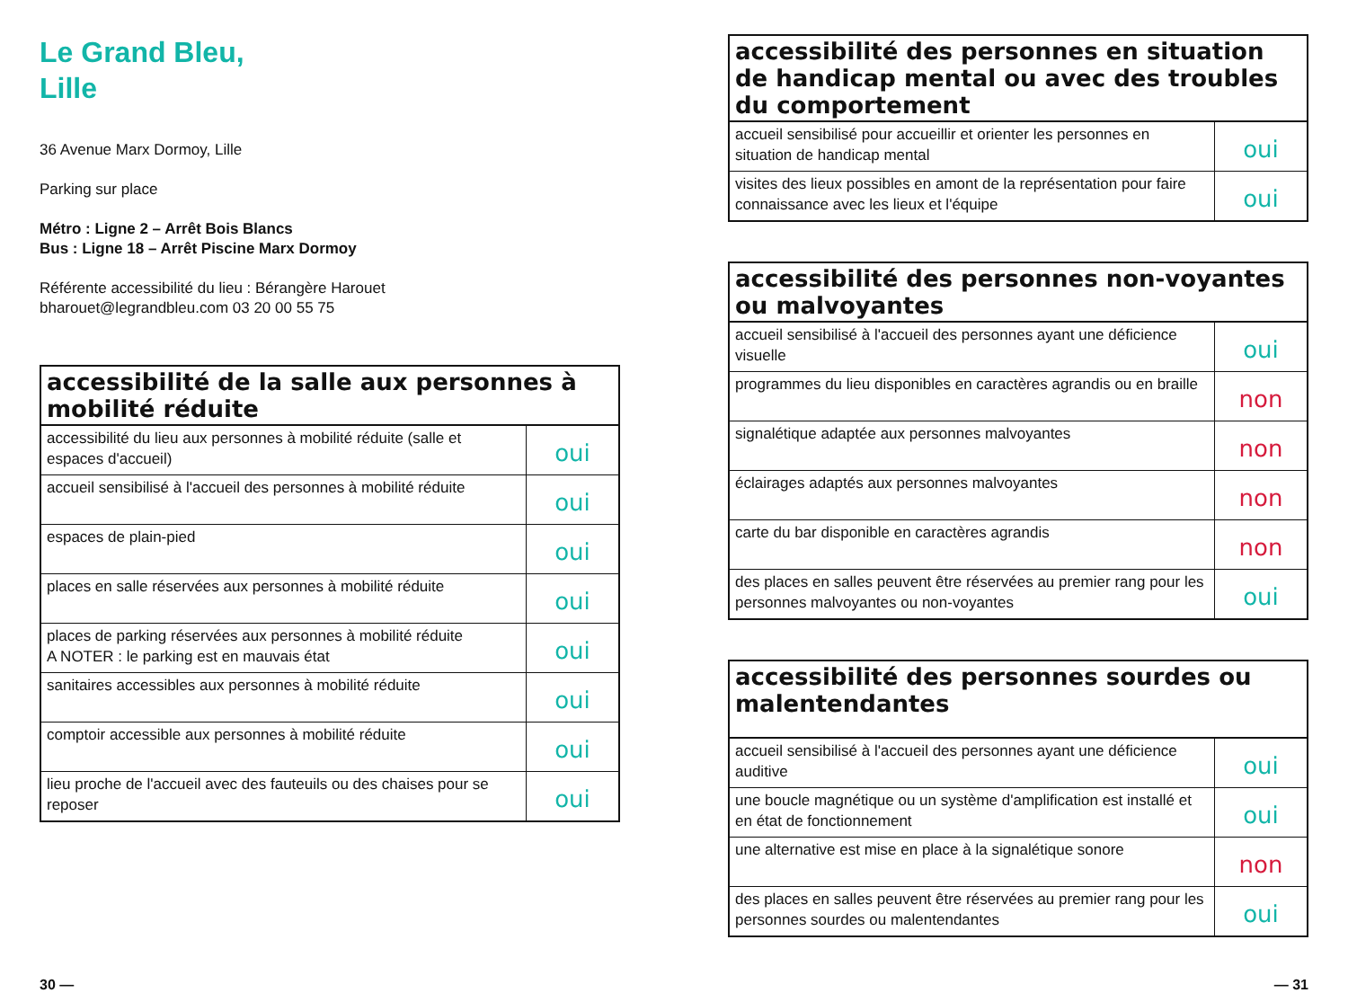Le Grand Bleu,
Lille
36 Avenue Marx Dormoy, Lille
Parking sur place
Métro : Ligne 2 – Arrêt Bois Blancs
Bus : Ligne 18 – Arrêt Piscine Marx Dormoy
Référente accessibilité du lieu : Bérangère Harouet
bharouet@legrandbleu.com 03 20 00 55 75
| accessibilité de la salle aux personnes à mobilité réduite | |
| --- | --- |
| accessibilité du lieu aux personnes à mobilité réduite (salle et espaces d'accueil) | oui |
| accueil sensibilisé à l'accueil des personnes à mobilité réduite | oui |
| espaces de plain-pied | oui |
| places en salle réservées aux personnes à mobilité réduite | oui |
| places de parking réservées aux personnes à mobilité réduite A NOTER : le parking est en mauvais état | oui |
| sanitaires accessibles aux personnes à mobilité réduite | oui |
| comptoir accessible aux personnes à mobilité réduite | oui |
| lieu proche de l'accueil avec des fauteuils ou des chaises pour se reposer | oui |
| accessibilité des personnes en situation de handicap mental ou avec des troubles du comportement | |
| --- | --- |
| accueil sensibilisé pour accueillir et orienter les personnes en situation de handicap mental | oui |
| visites des lieux possibles en amont de la représentation pour faire connaissance avec les lieux et l'équipe | oui |
| accessibilité des personnes non-voyantes ou malvoyantes | |
| --- | --- |
| accueil sensibilisé à l'accueil des personnes ayant une déficience visuelle | oui |
| programmes du lieu disponibles en caractères agrandis ou en braille | non |
| signalétique adaptée aux personnes malvoyantes | non |
| éclairages adaptés aux personnes malvoyantes | non |
| carte du bar disponible en caractères agrandis | non |
| des places en salles peuvent être réservées au premier rang pour les personnes malvoyantes ou non-voyantes | oui |
| accessibilité des personnes sourdes ou malentendantes | |
| --- | --- |
| accueil sensibilisé à l'accueil des personnes ayant une déficience auditive | oui |
| une boucle magnétique ou un système d'amplification est installé et en état de fonctionnement | oui |
| une alternative est mise en place à la signalétique sonore | non |
| des places en salles peuvent être réservées au premier rang pour les personnes sourdes ou malentendantes | oui |
30 — — 31